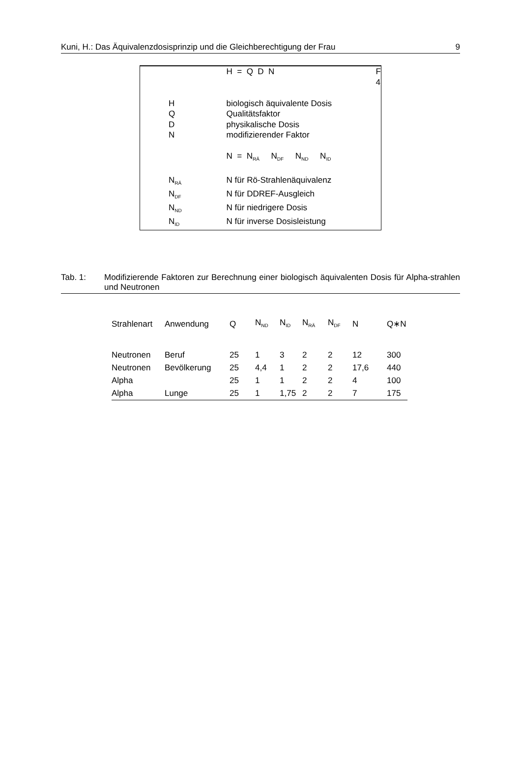Kuni, H.: Das Äquivalenzdosisprinzip und die Gleichberechtigung der Frau 9
| | H = Q D N | F 4 |
| H | biologisch äquivalente Dosis | |
| Q | Qualitätsfaktor | |
| D | physikalische Dosis | |
| N | modifizierender Faktor | |
| | N = N<sub>RÄ</sub> N<sub>DF</sub> N<sub>ND</sub> N<sub>ID</sub> | |
| N<sub>RÄ</sub> | N für Rö-Strahlenäquivalenz | |
| N<sub>DF</sub> | N für DDREF-Ausgleich | |
| N<sub>ND</sub> | N für niedrigere Dosis | |
| N<sub>ID</sub> | N für inverse Dosisleistung | |
Tab. 1: Modifizierende Faktoren zur Berechnung einer biologisch äquivalenten Dosis für Alpha-strahlen und Neutronen
| Strahlenart | Anwendung | Q | N<sub>ND</sub> | N<sub>ID</sub> | N<sub>RÄ</sub> | N<sub>DF</sub> | N | Q∗N |
| --- | --- | --- | --- | --- | --- | --- | --- | --- |
| Neutronen | Beruf | 25 | 1 | 3 | 2 | 2 | 12 | 300 |
| Neutronen | Bevölkerung | 25 | 4,4 | 1 | 2 | 2 | 17,6 | 440 |
| Alpha | | 25 | 1 | 1 | 2 | 2 | 4 | 100 |
| Alpha | Lunge | 25 | 1 | 1,75 | 2 | 2 | 7 | 175 |